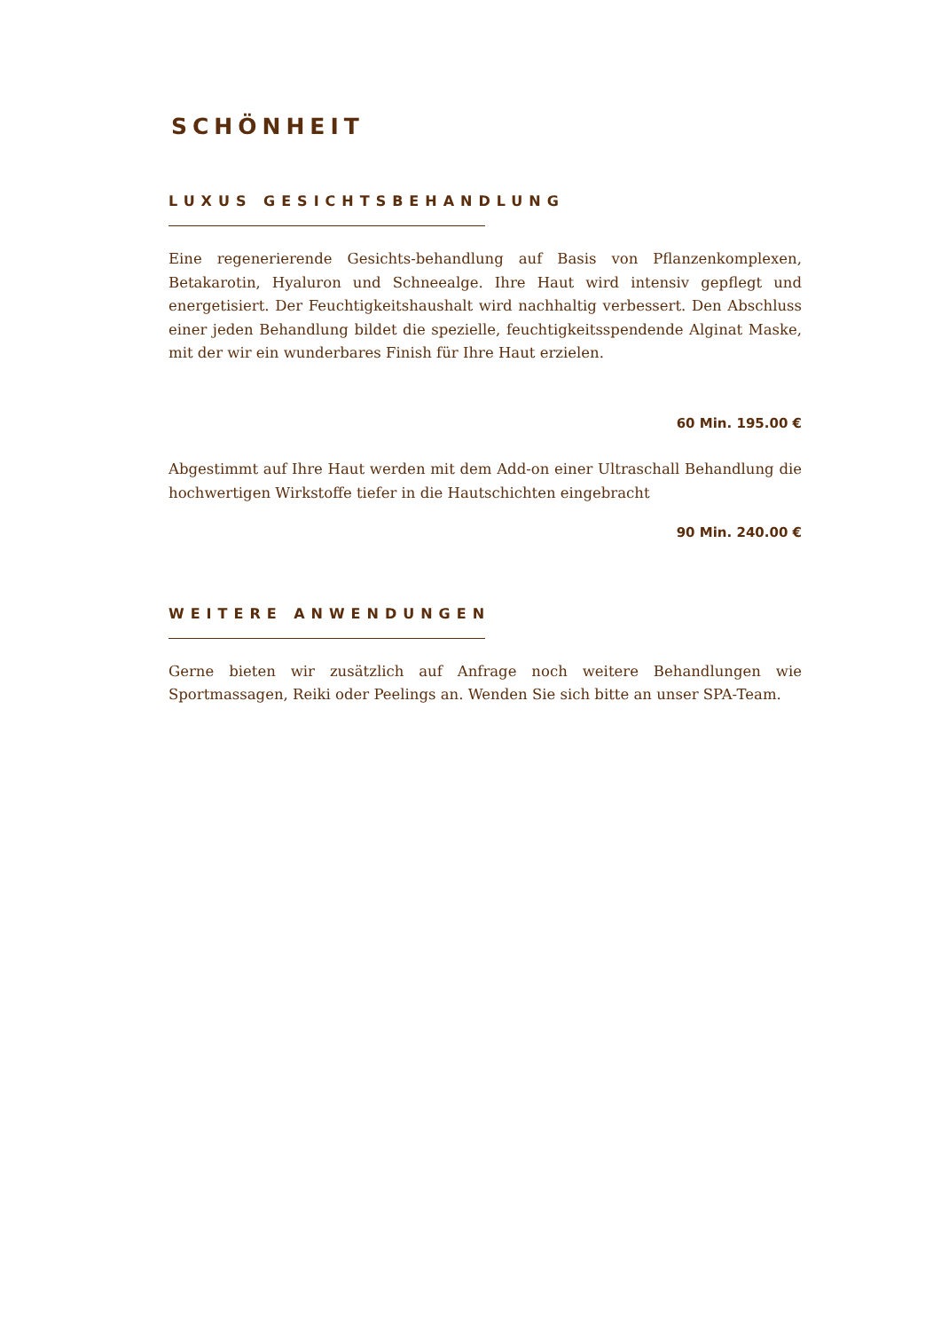SCHÖNHEIT
LUXUS GESICHTSBEHANDLUNG
Eine regenerierende Gesichts-behandlung auf Basis von Pflanzenkomplexen, Betakarotin, Hyaluron und Schneealge. Ihre Haut wird intensiv gepflegt und energetisiert. Der Feuchtigkeitshaushalt wird nachhaltig verbessert. Den Abschluss einer jeden Behandlung bildet die spezielle, feuchtigkeitsspendende Alginat Maske, mit der wir ein wunderbares Finish für Ihre Haut erzielen.
60 Min. 195.00 €
Abgestimmt auf Ihre Haut werden mit dem Add-on einer Ultraschall Behandlung die hochwertigen Wirkstoffe tiefer in die Hautschichten eingebracht
90 Min. 240.00 €
WEITERE ANWENDUNGEN
Gerne bieten wir zusätzlich auf Anfrage noch weitere Behandlungen wie Sportmassagen, Reiki oder Peelings an. Wenden Sie sich bitte an unser SPA-Team.